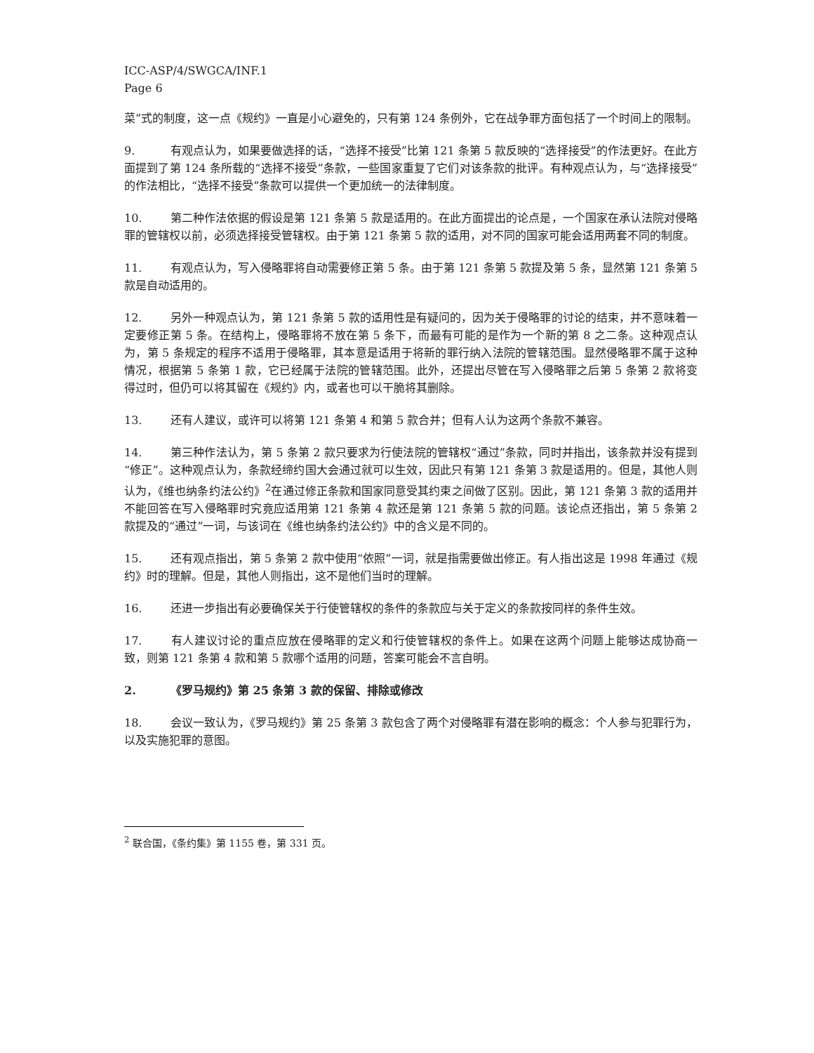ICC-ASP/4/SWGCA/INF.1
Page 6
菜”式的制度，这一点《规约》一直是小心避免的，只有第 124 条例外，它在战争罪方面包括了一个时间上的限制。
9. 有观点认为，如果要做选择的话，“选择不接受”比第 121 条第 5 款反映的“选择接受”的作法更好。在此方面提到了第 124 条所载的“选择不接受”条款，一些国家重复了它们对该条款的批评。有种观点认为，与“选择接受”的作法相比，“选择不接受”条款可以提供一个更加统一的法律制度。
10. 第二种作法依据的假设是第 121 条第 5 款是适用的。在此方面提出的论点是，一个国家在承认法院对侵略罪的管辖权以前，必须选择接受管辖权。由于第 121 条第 5 款的适用，对不同的国家可能会适用两套不同的制度。
11. 有观点认为，写入侵略罪将自动需要修正第 5 条。由于第 121 条第 5 款提及第 5 条，显然第 121 条第 5 款是自动适用的。
12. 另外一种观点认为，第 121 条第 5 款的适用性是有疑问的，因为关于侵略罪的讨论的结束，并不意味着一定要修正第 5 条。在结构上，侵略罪将不放在第 5 条下，而最有可能的是作为一个新的第 8 之二条。这种观点认为，第 5 条规定的程序不适用于侵略罪，其本意是适用于将新的罪行纳入法院的管辖范围。显然侵略罪不属于这种情况，根据第 5 条第 1 款，它已经属于法院的管辖范围。此外，还提出尽管在写入侵略罪之后第 5 条第 2 款将变得过时，但仍可以将其留在《规约》内，或者也可以干脆将其删除。
13. 还有人建议，或许可以将第 121 条第 4 和第 5 款合并；但有人认为这两个条款不兼容。
14. 第三种作法认为，第 5 条第 2 款只要求为行使法院的管辖权“通过”条款，同时并指出，该条款并没有提到“修正”。这种观点认为，条款经缔约国大会通过就可以生效，因此只有第 121 条第 3 款是适用的。但是，其他人则认为，《维也纳条约法公约》<sup>2</sup>在通过修正条款和国家同意受其约束之间做了区别。因此，第 121 条第 3 款的适用并不能回答在写入侵略罪时究竟应适用第 121 条第 4 款还是第 121 条第 5 款的问题。该论点还指出，第 5 条第 2 款提及的“通过”一词，与该词在《维也纳条约法公约》中的含义是不同的。
15. 还有观点指出，第 5 条第 2 款中使用“依照”一词，就是指需要做出修正。有人指出这是 1998 年通过《规约》时的理解。但是，其他人则指出，这不是他们当时的理解。
16. 还进一步指出有必要确保关于行使管辖权的条件的条款应与关于定义的条款按同样的条件生效。
17. 有人建议讨论的重点应放在侵略罪的定义和行使管辖权的条件上。如果在这两个问题上能够达成协商一致，则第 121 条第 4 款和第 5 款哪个适用的问题，答案可能会不言自明。
2. 《罗马规约》第 25 条第 3 款的保留、排除或修改
18. 会议一致认为，《罗马规约》第 25 条第 3 款包含了两个对侵略罪有潜在影响的概念：个人参与犯罪行为，以及实施犯罪的意图。
<sup>2</sup> 联合国，《条约集》第 1155 卷，第 331 页。